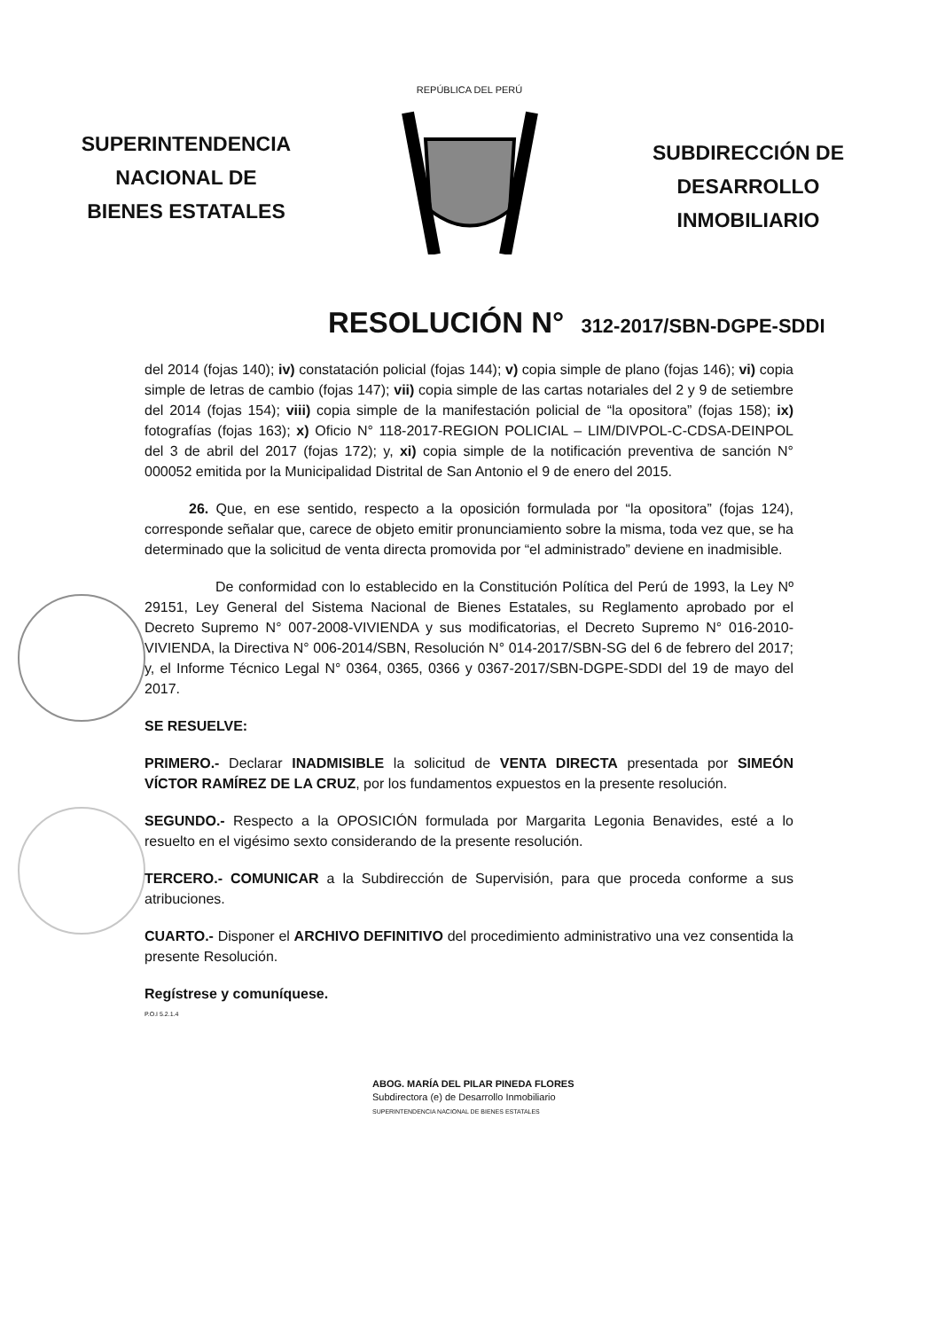SUPERINTENDENCIA
NACIONAL DE
BIENES ESTATALES
REPÚBLICA DEL PERÚ
SUBDIRECCIÓN DE
DESARROLLO
INMOBILIARIO
RESOLUCIÓN N° 312-2017/SBN-DGPE-SDDI
del 2014 (fojas 140); iv) constatación policial (fojas 144); v) copia simple de plano (fojas 146); vi) copia simple de letras de cambio (fojas 147); vii) copia simple de las cartas notariales del 2 y 9 de setiembre del 2014 (fojas 154); viii) copia simple de la manifestación policial de “la opositora” (fojas 158); ix) fotografías (fojas 163); x) Oficio N° 118-2017-REGION POLICIAL – LIM/DIVPOL-C-CDSA-DEINPOL del 3 de abril del 2017 (fojas 172); y, xi) copia simple de la notificación preventiva de sanción N° 000052 emitida por la Municipalidad Distrital de San Antonio el 9 de enero del 2015.
26. Que, en ese sentido, respecto a la oposición formulada por “la opositora” (fojas 124), corresponde señalar que, carece de objeto emitir pronunciamiento sobre la misma, toda vez que, se ha determinado que la solicitud de venta directa promovida por “el administrado” deviene en inadmisible.
De conformidad con lo establecido en la Constitución Política del Perú de 1993, la Ley Nº 29151, Ley General del Sistema Nacional de Bienes Estatales, su Reglamento aprobado por el Decreto Supremo N° 007-2008-VIVIENDA y sus modificatorias, el Decreto Supremo N° 016-2010-VIVIENDA, la Directiva N° 006-2014/SBN, Resolución N° 014-2017/SBN-SG del 6 de febrero del 2017; y, el Informe Técnico Legal N° 0364, 0365, 0366 y 0367-2017/SBN-DGPE-SDDI del 19 de mayo del 2017.
SE RESUELVE:
PRIMERO.- Declarar INADMISIBLE la solicitud de VENTA DIRECTA presentada por SIMEÓN VÍCTOR RAMÍREZ DE LA CRUZ, por los fundamentos expuestos en la presente resolución.
SEGUNDO.- Respecto a la OPOSICIÓN formulada por Margarita Legonia Benavides, esté a lo resuelto en el vigésimo sexto considerando de la presente resolución.
TERCERO.- COMUNICAR a la Subdirección de Supervisión, para que proceda conforme a sus atribuciones.
CUARTO.- Disponer el ARCHIVO DEFINITIVO del procedimiento administrativo una vez consentida la presente Resolución.
Regístrese y comuníquese.
P.O.I 5.2.1.4
ABOG. MARÍA DEL PILAR PINEDA FLORES
Subdirectora (e) de Desarrollo Inmobiliario
SUPERINTENDENCIA NACIONAL DE BIENES ESTATALES